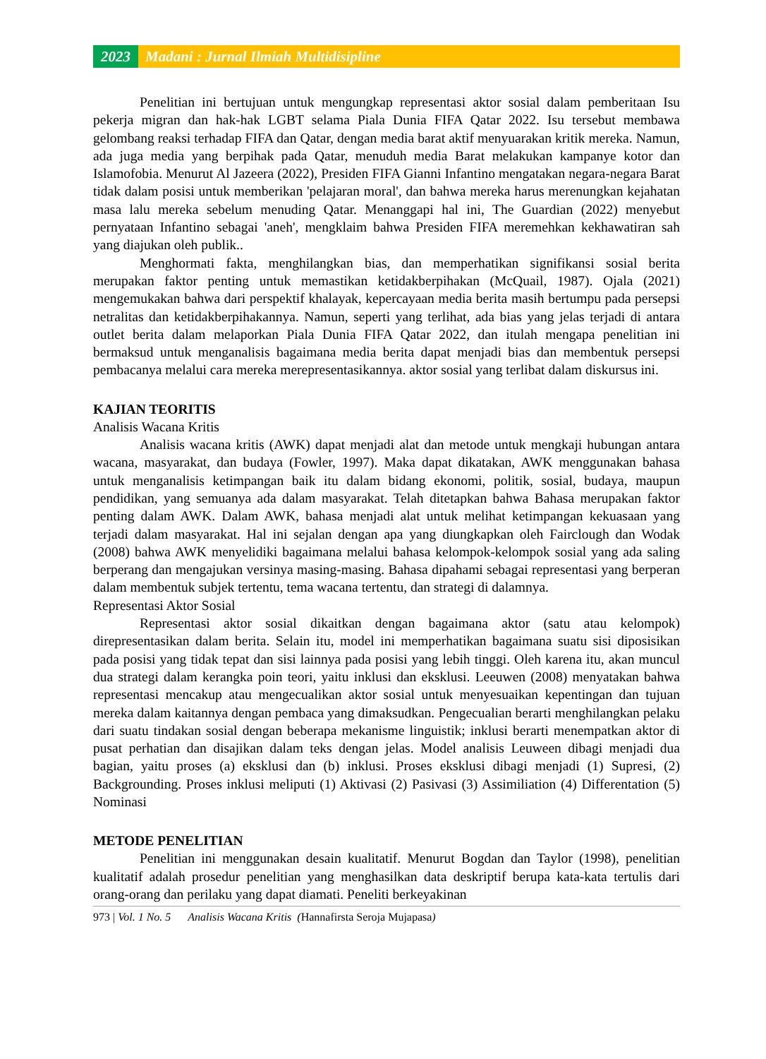2023 Madani : Jurnal Ilmiah Multidisipline
Penelitian ini bertujuan untuk mengungkap representasi aktor sosial dalam pemberitaan Isu pekerja migran dan hak-hak LGBT selama Piala Dunia FIFA Qatar 2022. Isu tersebut membawa gelombang reaksi terhadap FIFA dan Qatar, dengan media barat aktif menyuarakan kritik mereka. Namun, ada juga media yang berpihak pada Qatar, menuduh media Barat melakukan kampanye kotor dan Islamofobia. Menurut Al Jazeera (2022), Presiden FIFA Gianni Infantino mengatakan negara-negara Barat tidak dalam posisi untuk memberikan 'pelajaran moral', dan bahwa mereka harus merenungkan kejahatan masa lalu mereka sebelum menuding Qatar. Menanggapi hal ini, The Guardian (2022) menyebut pernyataan Infantino sebagai 'aneh', mengklaim bahwa Presiden FIFA meremehkan kekhawatiran sah yang diajukan oleh publik..
Menghormati fakta, menghilangkan bias, dan memperhatikan signifikansi sosial berita merupakan faktor penting untuk memastikan ketidakberpihakan (McQuail, 1987). Ojala (2021) mengemukakan bahwa dari perspektif khalayak, kepercayaan media berita masih bertumpu pada persepsi netralitas dan ketidakberpihakannya. Namun, seperti yang terlihat, ada bias yang jelas terjadi di antara outlet berita dalam melaporkan Piala Dunia FIFA Qatar 2022, dan itulah mengapa penelitian ini bermaksud untuk menganalisis bagaimana media berita dapat menjadi bias dan membentuk persepsi pembacanya melalui cara mereka merepresentasikannya. aktor sosial yang terlibat dalam diskursus ini.
KAJIAN TEORITIS
Analisis Wacana Kritis
Analisis wacana kritis (AWK) dapat menjadi alat dan metode untuk mengkaji hubungan antara wacana, masyarakat, dan budaya (Fowler, 1997). Maka dapat dikatakan, AWK menggunakan bahasa untuk menganalisis ketimpangan baik itu dalam bidang ekonomi, politik, sosial, budaya, maupun pendidikan, yang semuanya ada dalam masyarakat. Telah ditetapkan bahwa Bahasa merupakan faktor penting dalam AWK. Dalam AWK, bahasa menjadi alat untuk melihat ketimpangan kekuasaan yang terjadi dalam masyarakat. Hal ini sejalan dengan apa yang diungkapkan oleh Fairclough dan Wodak (2008) bahwa AWK menyelidiki bagaimana melalui bahasa kelompok-kelompok sosial yang ada saling berperang dan mengajukan versinya masing-masing. Bahasa dipahami sebagai representasi yang berperan dalam membentuk subjek tertentu, tema wacana tertentu, dan strategi di dalamnya.
Representasi Aktor Sosial
Representasi aktor sosial dikaitkan dengan bagaimana aktor (satu atau kelompok) direpresentasikan dalam berita. Selain itu, model ini memperhatikan bagaimana suatu sisi diposisikan pada posisi yang tidak tepat dan sisi lainnya pada posisi yang lebih tinggi. Oleh karena itu, akan muncul dua strategi dalam kerangka poin teori, yaitu inklusi dan eksklusi. Leeuwen (2008) menyatakan bahwa representasi mencakup atau mengecualikan aktor sosial untuk menyesuaikan kepentingan dan tujuan mereka dalam kaitannya dengan pembaca yang dimaksudkan. Pengecualian berarti menghilangkan pelaku dari suatu tindakan sosial dengan beberapa mekanisme linguistik; inklusi berarti menempatkan aktor di pusat perhatian dan disajikan dalam teks dengan jelas. Model analisis Leuween dibagi menjadi dua bagian, yaitu proses (a) eksklusi dan (b) inklusi. Proses eksklusi dibagi menjadi (1) Supresi, (2) Backgrounding. Proses inklusi meliputi (1) Aktivasi (2) Pasivasi (3) Assimiliation (4) Differentation (5) Nominasi
METODE PENELITIAN
Penelitian ini menggunakan desain kualitatif. Menurut Bogdan dan Taylor (1998), penelitian kualitatif adalah prosedur penelitian yang menghasilkan data deskriptif berupa kata-kata tertulis dari orang-orang dan perilaku yang dapat diamati. Peneliti berkeyakinan
973 | Vol. 1 No. 5 Analisis Wacana Kritis (Hannafirsta Seroja Mujapasa)